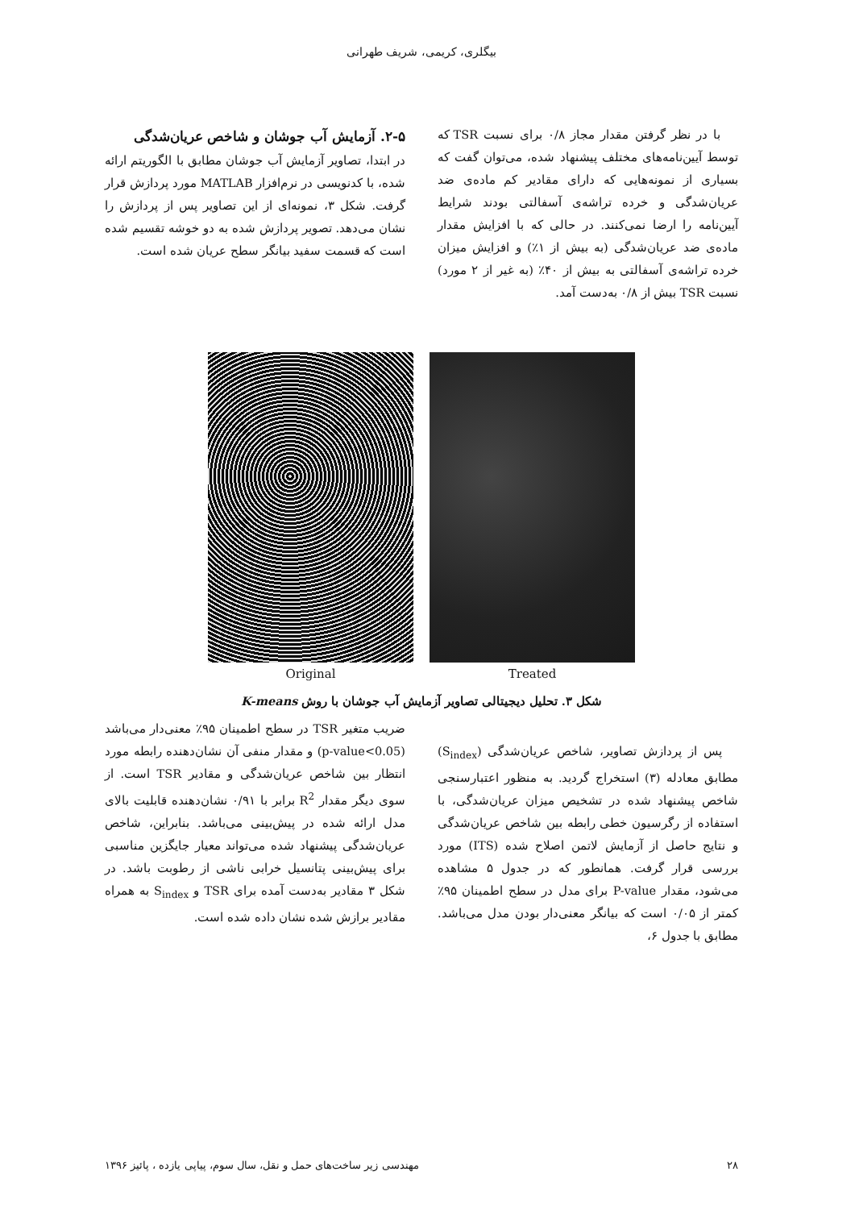بیگلری، کریمی، شریف طهرانی
با در نظر گرفتن مقدار مجاز ۰/۸ برای نسبت TSR که توسط آیین‌نامه‌های مختلف پیشنهاد شده، می‌توان گفت که بسیاری از نمونه‌هایی که دارای مقادیر کم ماده‌ی ضد عریان‌شدگی و خرده تراشه‌ی آسفالتی بودند شرایط آیین‌نامه را ارضا نمی‌کنند. در حالی که با افزایش مقدار ماده‌ی ضد عریان‌شدگی (به بیش از ۱٪) و افزایش میزان خرده تراشه‌ی آسفالتی به بیش از ۴۰٪ (به غیر از ۲ مورد) نسبت TSR بیش از ۰/۸ به‌دست آمد.
۲-۵. آزمایش آب جوشان و شاخص عریان‌شدگی
در ابتدا، تصاویر آزمایش آب جوشان مطابق با الگوریتم ارائه شده، با کدنویسی در نرم‌افزار MATLAB مورد پردازش قرار گرفت. شکل ۳، نمونه‌ای از این تصاویر پس از پردازش را نشان می‌دهد. تصویر پردازش شده به دو خوشه تقسیم شده است که قسمت سفید بیانگر سطح عریان شده است.
Original Treated
شکل ۳. تحلیل دیجیتالی تصاویر آزمایش آب جوشان با روش K-means
پس از پردازش تصاویر، شاخص عریان‌شدگی (S<sub>index</sub>) مطابق معادله (۳) استخراج گردید. به منظور اعتبارسنجی شاخص پیشنهاد شده در تشخیص میزان عریان‌شدگی، با استفاده از رگرسیون خطی رابطه بین شاخص عریان‌شدگی و نتایج حاصل از آزمایش لاتمن اصلاح شده (ITS) مورد بررسی قرار گرفت. همانطور که در جدول ۵ مشاهده می‌شود، مقدار P-value برای مدل در سطح اطمینان ۹۵٪ کمتر از ۰/۰۵ است که بیانگر معنی‌دار بودن مدل می‌باشد. مطابق با جدول ۶،
ضریب متغیر TSR در سطح اطمینان ۹۵٪ معنی‌دار می‌باشد (p-value<0.05) و مقدار منفی آن نشان‌دهنده رابطه مورد انتظار بین شاخص عریان‌شدگی و مقادیر TSR است. از سوی دیگر مقدار R<sup>2</sup> برابر با ۰/۹۱ نشان‌دهنده قابلیت بالای مدل ارائه شده در پیش‌بینی می‌باشد. بنابراین، شاخص عریان‌شدگی پیشنهاد شده می‌تواند معیار جایگزین مناسبی برای پیش‌بینی پتانسیل خرابی ناشی از رطوبت باشد. در شکل ۳ مقادیر به‌دست آمده برای TSR و S<sub>index</sub> به همراه مقادیر برازش شده نشان داده شده است.
۲۸ مهندسی زیر ساخت‌های حمل و نقل، سال سوم، پیاپی یازده ، پائیز ۱۳۹۶